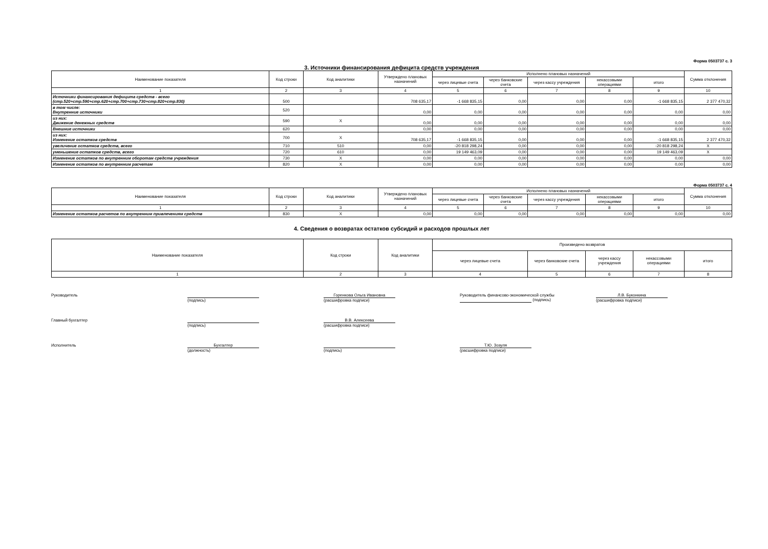Форма 0503737 с. 3
3. Источники финансирования дефицита средств учреждения
| Наименование показателя | Код строки | Код аналитики | Утверждено плановых назначений | Исполнено плановых назначений | | | | | Сумма отклонения |
| --- | --- | --- | --- | --- | --- | --- | --- | --- | --- |
| | | | | через лицевые счета | через банковские счета | через кассу учреждения | некассовыми операциями | итого | |
| 1 | 2 | 3 | 4 | 5 | 6 | 7 | 8 | 9 | 10 |
| Источники финансирования дефицита средств - всего (стр.520+стр.590+стр.620+стр.700+стр.730+стр.820+стр.830) | 500 | | 708 635,17 | -1 668 835,15 | 0,00 | 0,00 | 0,00 | -1 668 835,15 | 2 377 470,32 |
| в том числе: Внутренние источники | 520 | | 0,00 | 0,00 | 0,00 | 0,00 | 0,00 | 0,00 | 0,00 |
| из них: Движение денежных средств | 590 | X | 0,00 | 0,00 | 0,00 | 0,00 | 0,00 | 0,00 | 0,00 |
| Внешние источники | 620 | | 0,00 | 0,00 | 0,00 | 0,00 | 0,00 | 0,00 | 0,00 |
| из них: Изменение остатков средств | 700 | X | 708 635,17 | -1 668 835,15 | 0,00 | 0,00 | 0,00 | -1 668 835,15 | 2 377 470,32 |
| увеличение остатков средств, всего | 710 | 510 | 0,00 | -20 818 298,24 | 0,00 | 0,00 | 0,00 | -20 818 298,24 | X |
| уменьшение остатков средств, всего | 720 | 610 | 0,00 | 19 149 463,09 | 0,00 | 0,00 | 0,00 | 19 149 463,09 | X |
| Изменение остатков по внутренним оборотам средств учреждения | 730 | X | 0,00 | 0,00 | 0,00 | 0,00 | 0,00 | 0,00 | 0,00 |
| Изменение остатков по внутренним расчетам | 820 | X | 0,00 | 0,00 | 0,00 | 0,00 | 0,00 | 0,00 | 0,00 |
Форма 0503737 с. 4
| Наименование показателя | Код строки | Код аналитики | Утверждено плановых назначений | Исполнено плановых назначений | | | | | Сумма отклонения |
| --- | --- | --- | --- | --- | --- | --- | --- | --- | --- |
| | | | | через лицевые счета | через банковские счета | через кассу учреждения | некассовыми операциями | итого | |
| 1 | 2 | 3 | 4 | 5 | 6 | 7 | 8 | 9 | 10 |
| Изменение остатков расчетов по внутренним привлечениям средств | 830 | X | 0,00 | 0,00 | 0,00 | 0,00 | 0,00 | 0,00 | 0,00 |
4. Сведения о возвратах остатков субсидий и расходов прошлых лет
| Наименование показателя | Код строки | Код аналитики | Произведено возвратов | | | | |
| --- | --- | --- | --- | --- | --- | --- | --- |
| | | | через лицевые счета | через банковские счета | через кассу учреждения | некассовыми операциями | итого |
| 1 | 2 | 3 | 4 | 5 | 6 | 7 | 8 |
Руководитель
(подпись) Горенкова Ольга Ивановна
(расшифровка подписи)
Руководитель финансово-экономической службы (подпись)
Л.В. Буконкина
(расшифровка подписи)
Главный бухгалтер
(подпись) В.В. Алексеева
(расшифровка подписи)
Исполнитель Бухгалтер
(должность)
(подпись) Т.Ю. Зозуля
(расшифровка подписи)